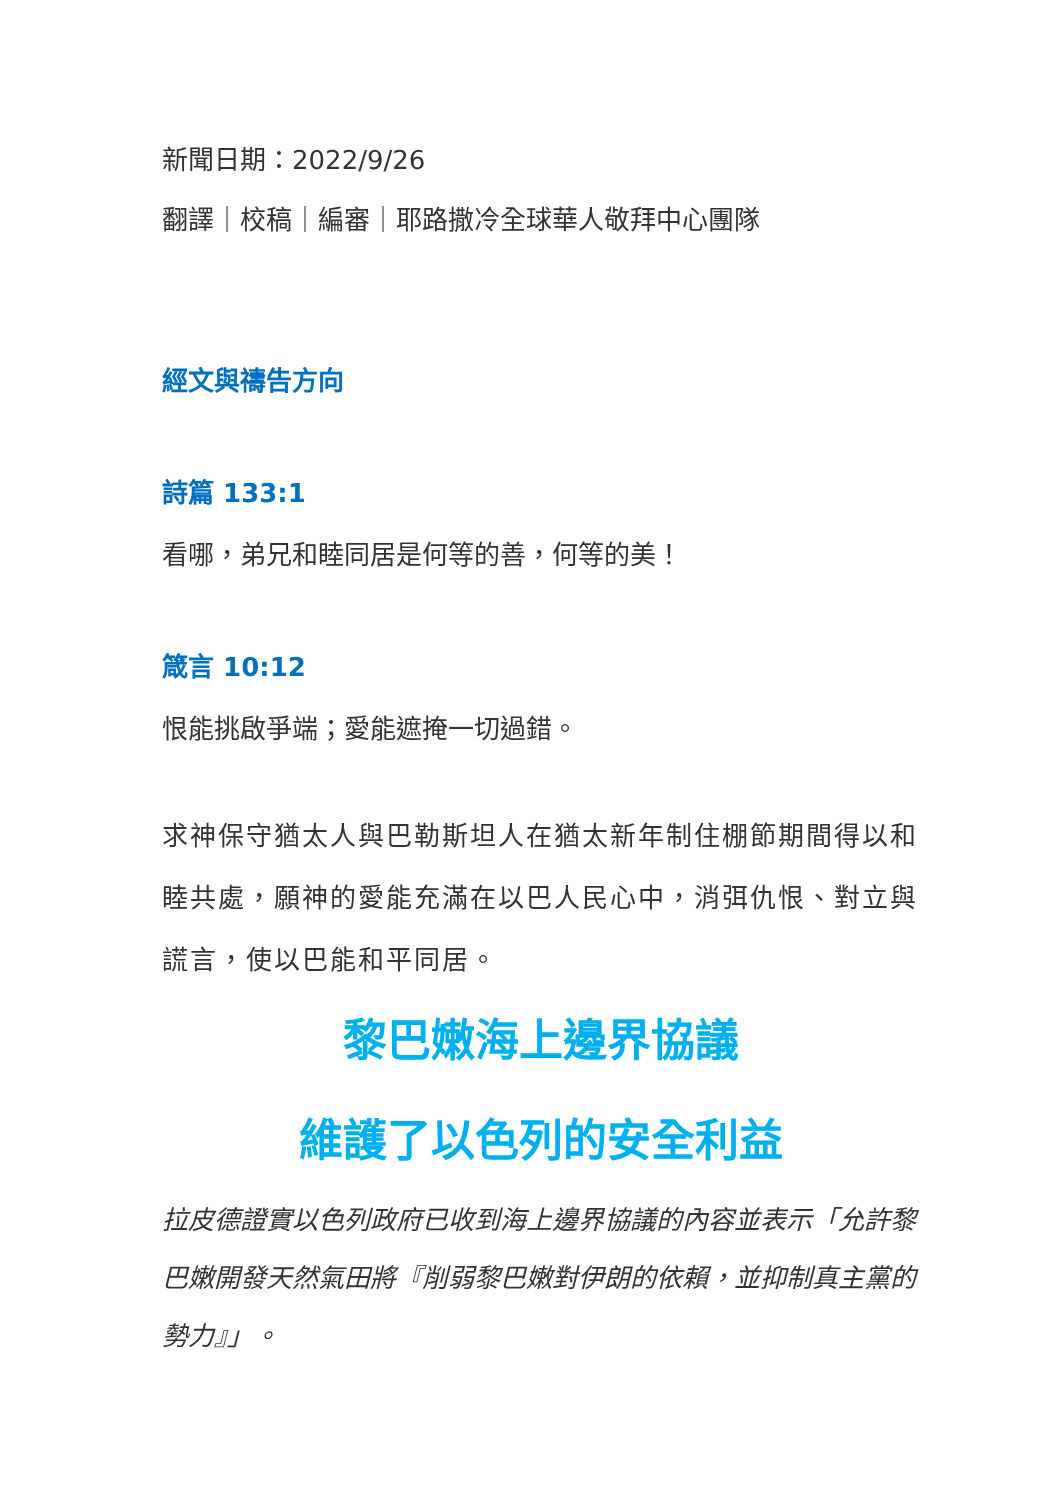新聞日期：2022/9/26
翻譯｜校稿｜編審｜耶路撒冷全球華人敬拜中心團隊
經文與禱告方向
詩篇 133:1
看哪，弟兄和睦同居是何等的善，何等的美！
箴言 10:12
恨能挑啟爭端；愛能遮掩一切過錯。
求神保守猶太人與巴勒斯坦人在猶太新年制住棚節期間得以和睦共處，願神的愛能充滿在以巴人民心中，消弭仇恨、對立與謊言，使以巴能和平同居。
黎巴嫩海上邊界協議
維護了以色列的安全利益
拉皮德證實以色列政府已收到海上邊界協議的內容並表示「允許黎巴嫩開發天然氣田將『削弱黎巴嫩對伊朗的依賴，並抑制真主黨的勢力』」。